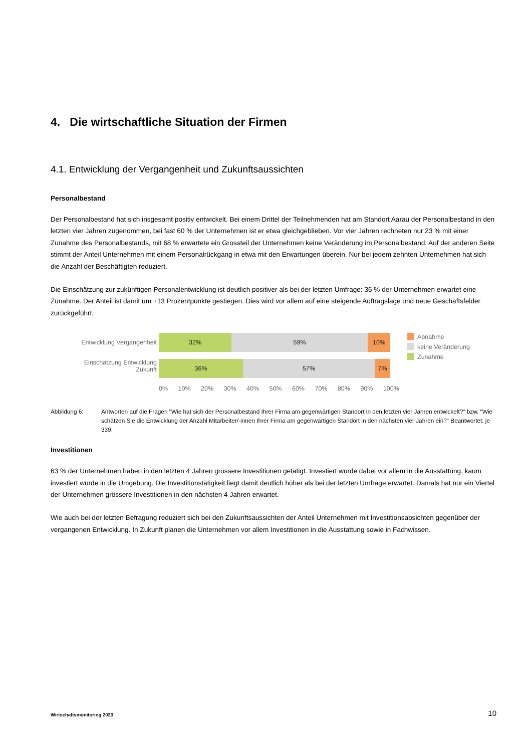4. Die wirtschaftliche Situation der Firmen
4.1. Entwicklung der Vergangenheit und Zukunftsaussichten
Personalbestand
Der Personalbestand hat sich insgesamt positiv entwickelt. Bei einem Drittel der Teilnehmenden hat am Standort Aarau der Personalbestand in den letzten vier Jahren zugenommen, bei fast 60 % der Unternehmen ist er etwa gleichgeblieben. Vor vier Jahren rechneten nur 23 % mit einer Zunahme des Personalbestands, mit 68 % erwartete ein Grossteil der Unternehmen keine Veränderung im Personalbestand. Auf der anderen Seite stimmt der Anteil Unternehmen mit einem Personalrückgang in etwa mit den Erwartungen überein. Nur bei jedem zehnten Unternehmen hat sich die Anzahl der Beschäftigten reduziert.
Die Einschätzung zur zukünftigen Personalentwicklung ist deutlich positiver als bei der letzten Umfrage: 36 % der Unternehmen erwartet eine Zunahme. Der Anteil ist damit um +13 Prozentpunkte gestiegen. Dies wird vor allem auf eine steigende Auftragslage und neue Geschäftsfelder zurückgeführt.
Entwicklung Vergangenheit
Einschätzung Entwicklung
Zukunft
32% 59% 10%
36% 57% 7%
0% 10% 20% 30% 40% 50% 60% 70% 80% 90% 100%
Abnahme
keine Veränderung
Zunahme
Abbildung 6: Antworten auf die Fragen "Wie hat sich der Personalbestand Ihrer Firma am gegenwärtigen Standort in den letzten vier Jahren entwickelt?" bzw. "Wie schätzen Sie die Entwicklung der Anzahl Mitarbeiter/-innen Ihrer Firma am gegenwärtigen Standort in den nächsten vier Jahren ein?" Beantwortet: je 339.
Investitionen
63 % der Unternehmen haben in den letzten 4 Jahren grössere Investitionen getätigt. Investiert wurde dabei vor allem in die Ausstattung, kaum investiert wurde in die Umgebung. Die Investitionstätigkeit liegt damit deutlich höher als bei der letzten Umfrage erwartet. Damals hat nur ein Viertel der Unternehmen grössere Investitionen in den nächsten 4 Jahren erwartet.
Wie auch bei der letzten Befragung reduziert sich bei den Zukunftsaussichten der Anteil Unternehmen mit Investitionsabsichten gegenüber der vergangenen Entwicklung. In Zukunft planen die Unternehmen vor allem Investitionen in die Ausstattung sowie in Fachwissen.
Wirtschaftsmonitoring 2023 10